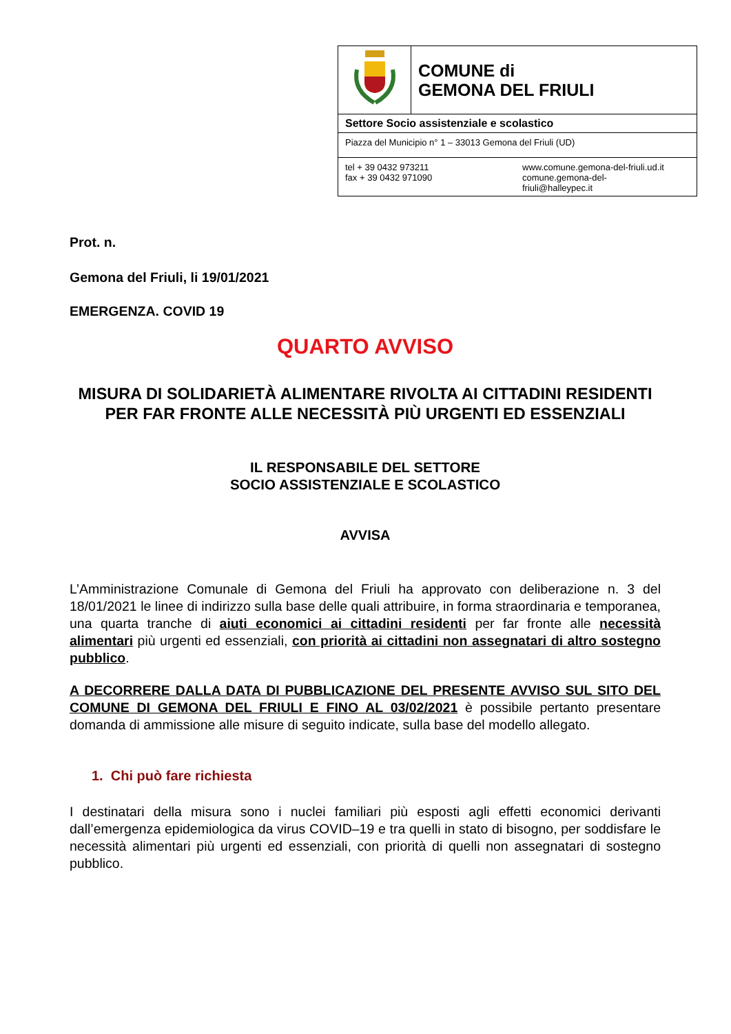| | COMUNE di GEMONA DEL FRIULI |
| Settore Socio assistenziale e scolastico | |
| Piazza del Municipio n° 1 – 33013 Gemona del Friuli (UD) | |
| tel + 39 0432 973211 fax + 39 0432 971090 www.comune.gemona-del-friuli.ud.it comune.gemona-del- friuli@halleypec.it | |
Prot. n.
Gemona del Friuli, li 19/01/2021
EMERGENZA. COVID 19
QUARTO AVVISO
MISURA DI SOLIDARIETÀ ALIMENTARE RIVOLTA AI CITTADINI RESIDENTI PER FAR FRONTE ALLE NECESSITÀ PIÙ URGENTI ED ESSENZIALI
IL RESPONSABILE DEL SETTORE
SOCIO ASSISTENZIALE E SCOLASTICO
AVVISA
L’Amministrazione Comunale di Gemona del Friuli ha approvato con deliberazione n. 3 del 18/01/2021 le linee di indirizzo sulla base delle quali attribuire, in forma straordinaria e temporanea, una quarta tranche di aiuti economici ai cittadini residenti per far fronte alle necessità alimentari più urgenti ed essenziali, con priorità ai cittadini non assegnatari di altro sostegno pubblico.
A DECORRERE DALLA DATA DI PUBBLICAZIONE DEL PRESENTE AVVISO SUL SITO DEL COMUNE DI GEMONA DEL FRIULI E FINO AL 03/02/2021 è possibile pertanto presentare domanda di ammissione alle misure di seguito indicate, sulla base del modello allegato.
1. Chi può fare richiesta
I destinatari della misura sono i nuclei familiari più esposti agli effetti economici derivanti dall’emergenza epidemiologica da virus COVID–19 e tra quelli in stato di bisogno, per soddisfare le necessità alimentari più urgenti ed essenziali, con priorità di quelli non assegnatari di sostegno pubblico.